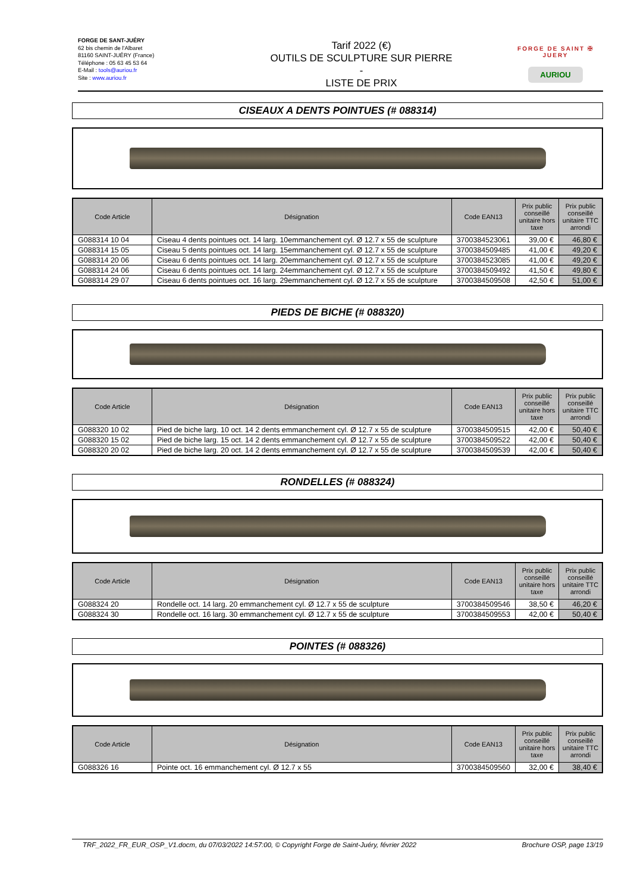FORGE DE SANT-JUÉRY
62 bis chemin de l'Albaret
81160 SAINT-JUÉRY (France)
Téléphone : 05 63 45 53 64
E-Mail : tools@auriou.fr
Site : www.auriou.fr
Tarif 2022 (€)
OUTILS DE SCULPTURE SUR PIERRE
-
LISTE DE PRIX
FORGE DE SAINT ✠ JUERY
AURIOU
CISEAUX A DENTS POINTUES (# 088314)
| Code Article | Désignation | Code EAN13 | Prix public conseillé unitaire hors taxe | Prix public conseillé unitaire TTC arrondi |
| --- | --- | --- | --- | --- |
| G088314 10 04 | Ciseau 4 dents pointues oct. 14 larg. 10emmanchement cyl. Ø 12.7 x 55 de sculpture | 3700384523061 | 39,00 € | 46,80 € |
| G088314 15 05 | Ciseau 5 dents pointues oct. 14 larg. 15emmanchement cyl. Ø 12.7 x 55 de sculpture | 3700384509485 | 41,00 € | 49,20 € |
| G088314 20 06 | Ciseau 6 dents pointues oct. 14 larg. 20emmanchement cyl. Ø 12.7 x 55 de sculpture | 3700384523085 | 41,00 € | 49,20 € |
| G088314 24 06 | Ciseau 6 dents pointues oct. 14 larg. 24emmanchement cyl. Ø 12.7 x 55 de sculpture | 3700384509492 | 41,50 € | 49,80 € |
| G088314 29 07 | Ciseau 6 dents pointues oct. 16 larg. 29emmanchement cyl. Ø 12.7 x 55 de sculpture | 3700384509508 | 42,50 € | 51,00 € |
PIEDS DE BICHE (# 088320)
| Code Article | Désignation | Code EAN13 | Prix public conseillé unitaire hors taxe | Prix public conseillé unitaire TTC arrondi |
| --- | --- | --- | --- | --- |
| G088320 10 02 | Pied de biche larg. 10 oct. 14 2 dents emmanchement cyl. Ø 12.7 x 55 de sculpture | 3700384509515 | 42,00 € | 50,40 € |
| G088320 15 02 | Pied de biche larg. 15 oct. 14 2 dents emmanchement cyl. Ø 12.7 x 55 de sculpture | 3700384509522 | 42,00 € | 50,40 € |
| G088320 20 02 | Pied de biche larg. 20 oct. 14 2 dents emmanchement cyl. Ø 12.7 x 55 de sculpture | 3700384509539 | 42,00 € | 50,40 € |
RONDELLES (# 088324)
| Code Article | Désignation | Code EAN13 | Prix public conseillé unitaire hors taxe | Prix public conseillé unitaire TTC arrondi |
| --- | --- | --- | --- | --- |
| G088324 20 | Rondelle oct. 14 larg. 20 emmanchement cyl. Ø 12.7 x 55 de sculpture | 3700384509546 | 38,50 € | 46,20 € |
| G088324 30 | Rondelle oct. 16 larg. 30 emmanchement cyl. Ø 12.7 x 55 de sculpture | 3700384509553 | 42,00 € | 50,40 € |
POINTES (# 088326)
| Code Article | Désignation | Code EAN13 | Prix public conseillé unitaire hors taxe | Prix public conseillé unitaire TTC arrondi |
| --- | --- | --- | --- | --- |
| G088326 16 | Pointe oct. 16 emmanchement cyl. Ø 12.7 x 55 | 3700384509560 | 32,00 € | 38,40 € |
TRF_2022_FR_EUR_OSP_V1.docm, du 07/03/2022 14:57:00, © Copyright Forge de Saint-Juéry, février 2022 Brochure OSP, page 13/19